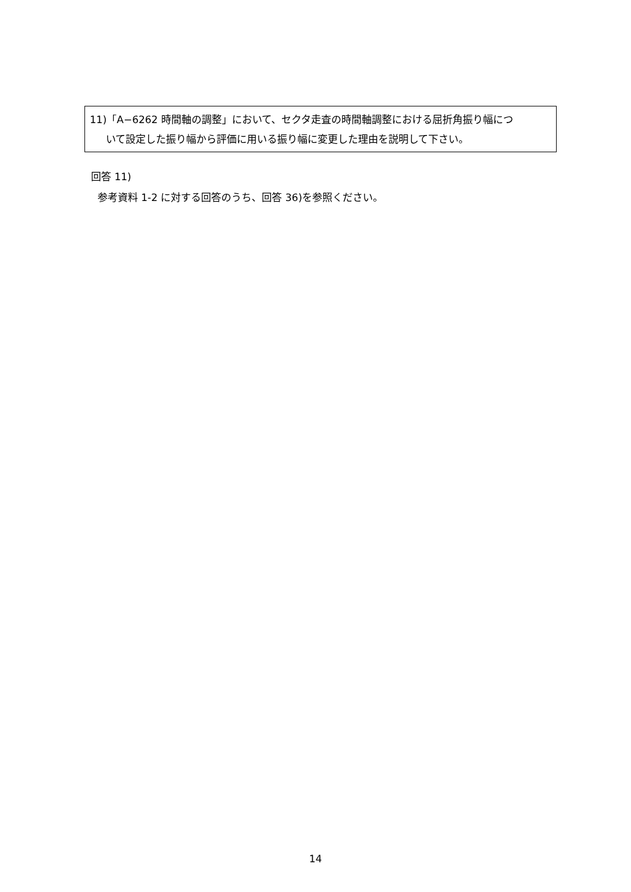11)「A−6262 時間軸の調整」において、セクタ走査の時間軸調整における屈折角振り幅につ
いて設定した振り幅から評価に用いる振り幅に変更した理由を説明して下さい。
回答 11)
参考資料 1-2 に対する回答のうち、回答 36)を参照ください。
14